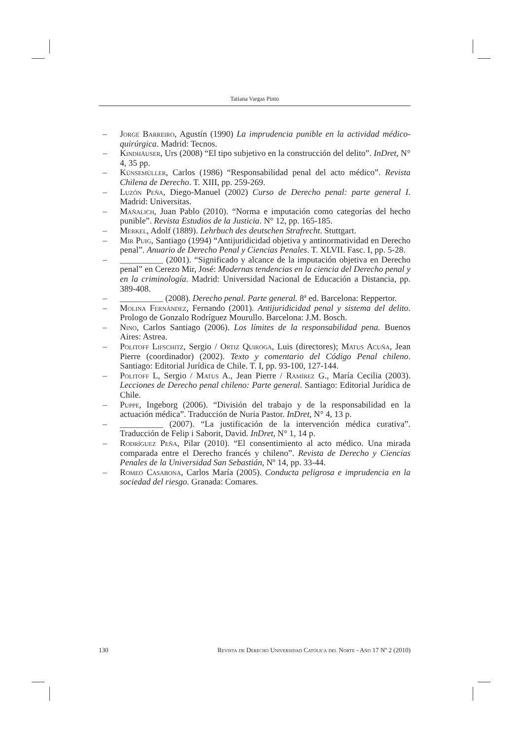Tatiana Vargas Pinto
– Jorge Barreiro, Agustín (1990) La imprudencia punible en la actividad médico-quirúrgica. Madrid: Tecnos.
– Kindhäuser, Urs (2008) “El tipo subjetivo en la construcción del delito”. InDret, N° 4, 35 pp.
– Künsemüller, Carlos (1986) “Responsabilidad penal del acto médico”. Revista Chilena de Derecho. T. XIII, pp. 259-269.
– Luzón Peña, Diego-Manuel (2002) Curso de Derecho penal: parte general I. Madrid: Universitas.
– Mañalich, Juan Pablo (2010). “Norma e imputación como categorías del hecho punible”. Revista Estudios de la Justicia. N° 12, pp. 165-185.
– Merkel, Adolf (1889). Lehrbuch des deutschen Strafrecht. Stuttgart.
– Mir Puig, Santiago (1994) “Antijuridicidad objetiva y antinormatividad en Derecho penal”. Anuario de Derecho Penal y Ciencias Penales. T. XLVII. Fasc. I, pp. 5-28.
– __________ (2001). “Significado y alcance de la imputación objetiva en Derecho penal” en Cerezo Mir, José: Modernas tendencias en la ciencia del Derecho penal y en la criminología. Madrid: Universidad Nacional de Educación a Distancia, pp. 389-408.
– __________ (2008). Derecho penal. Parte general. 8ª ed. Barcelona: Reppertor.
– Molina Fernández, Fernando (2001). Antijuridicidad penal y sistema del delito. Prologo de Gonzalo Rodríguez Mourullo. Barcelona: J.M. Bosch.
– Nino, Carlos Santiago (2006). Los límites de la responsabilidad pena. Buenos Aires: Astrea.
– Politoff Lifschitz, Sergio / Ortiz Quiroga, Luis (directores); Matus Acuña, Jean Pierre (coordinador) (2002). Texto y comentario del Código Penal chileno. Santiago: Editorial Jurídica de Chile. T. I, pp. 93-100, 127-144.
– Politoff L, Sergio / Matus A., Jean Pierre / Ramírez G., María Cecilia (2003). Lecciones de Derecho penal chileno: Parte general. Santiago: Editorial Jurídica de Chile.
– Puppe, Ingeborg (2006). “División del trabajo y de la responsabilidad en la actuación médica”. Traducción de Nuria Pastor. InDret, N° 4, 13 p.
– __________ (2007). “La justificación de la intervención médica curativa”. Traducción de Felip i Saborit, David. InDret, N° 1, 14 p.
– Rodríguez Peña, Pilar (2010). “El consentimiento al acto médico. Una mirada comparada entre el Derecho francés y chileno”. Revista de Derecho y Ciencias Penales de la Universidad San Sebastián, Nº 14, pp. 33-44.
– Romeo Casabona, Carlos María (2005). Conducta peligrosa e imprudencia en la sociedad del riesgo. Granada: Comares.
130 Revista de Derecho Universidad Católica del Norte - Año 17 Nº 2 (2010)